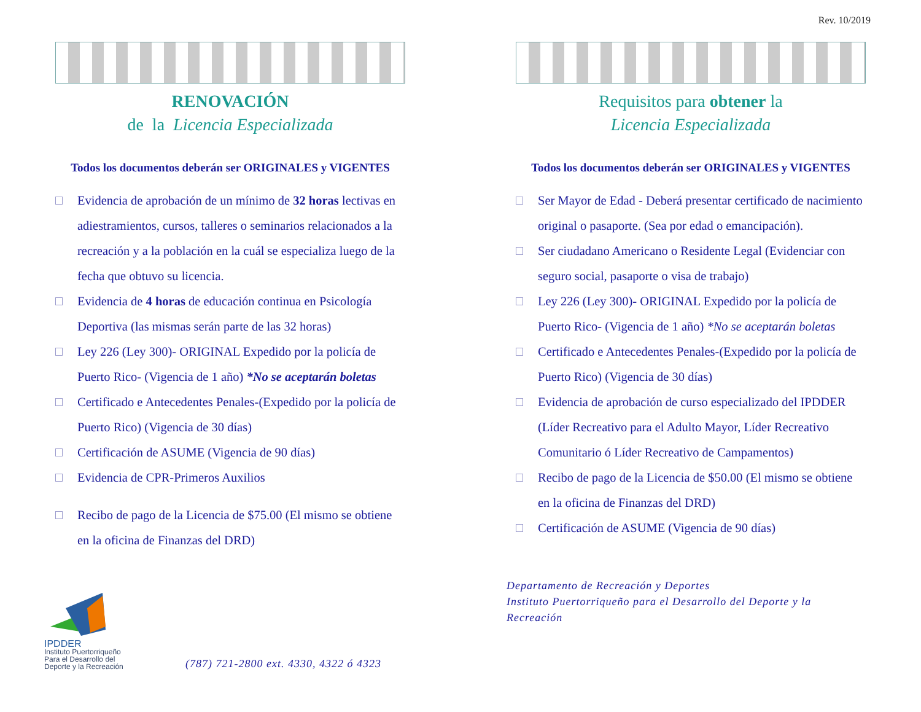Rev. 10/2019
RENOVACIÓN
de la Licencia Especializada
Todos los documentos deberán ser ORIGINALES y VIGENTES
Evidencia de aprobación de un mínimo de 32 horas lectivas en adiestramientos, cursos, talleres o seminarios relacionados a la recreación y a la población en la cuál se especializa luego de la fecha que obtuvo su licencia.
Evidencia de 4 horas de educación continua en Psicología Deportiva (las mismas serán parte de las 32 horas)
Ley 226 (Ley 300)- ORIGINAL Expedido por la policía de Puerto Rico- (Vigencia de 1 año) *No se aceptarán boletas
Certificado e Antecedentes Penales-(Expedido por la policía de Puerto Rico) (Vigencia de 30 días)
Certificación de ASUME (Vigencia de 90 días)
Evidencia de CPR-Primeros Auxilios
Recibo de pago de la Licencia de $75.00 (El mismo se obtiene en la oficina de Finanzas del DRD)
IPDDER
Instituto Puertorriqueño Para el Desarrollo del Deporte y la Recreación
(787) 721-2800 ext. 4330, 4322 ó 4323
Requisitos para obtener la
Licencia Especializada
Todos los documentos deberán ser ORIGINALES y VIGENTES
Ser Mayor de Edad - Deberá presentar certificado de nacimiento original o pasaporte. (Sea por edad o emancipación).
Ser ciudadano Americano o Residente Legal (Evidenciar con seguro social, pasaporte o visa de trabajo)
Ley 226 (Ley 300)- ORIGINAL Expedido por la policía de Puerto Rico- (Vigencia de 1 año) *No se aceptarán boletas
Certificado e Antecedentes Penales-(Expedido por la policía de Puerto Rico) (Vigencia de 30 días)
Evidencia de aprobación de curso especializado del IPDDER (Líder Recreativo para el Adulto Mayor, Líder Recreativo Comunitario ó Líder Recreativo de Campamentos)
Recibo de pago de la Licencia de $50.00 (El mismo se obtiene en la oficina de Finanzas del DRD)
Certificación de ASUME (Vigencia de 90 días)
Departamento de Recreación y Deportes
Instituto Puertorriqueño para el Desarrollo del Deporte y la Recreación